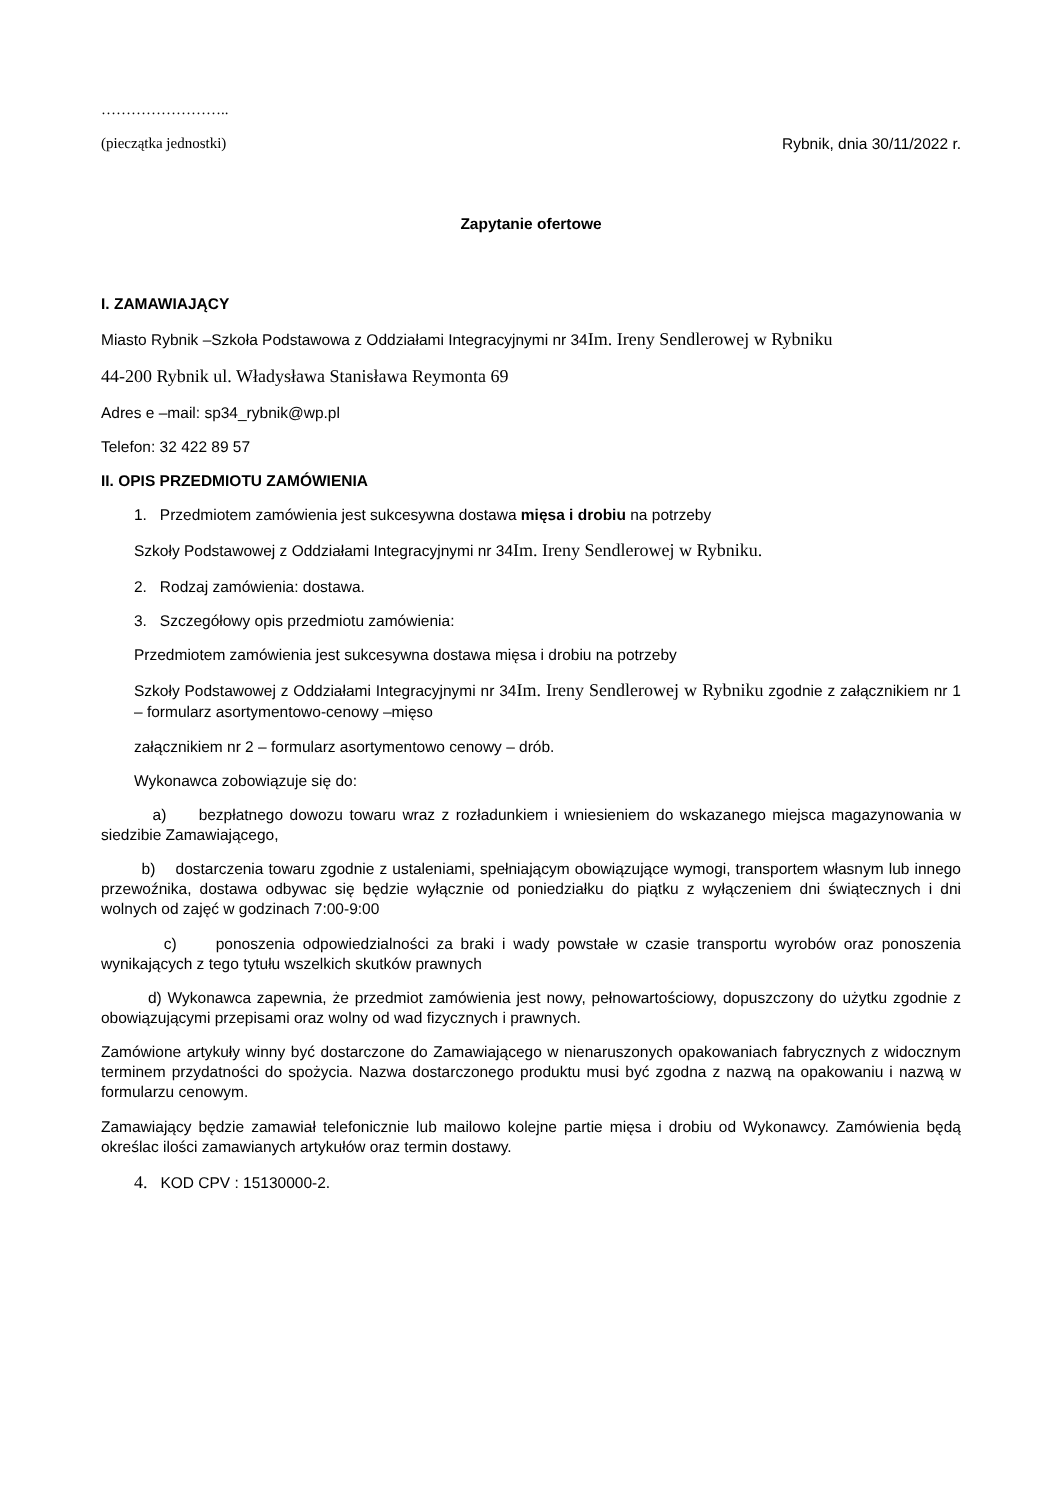……………………..
(pieczątka jednostki) Rybnik, dnia 30/11/2022 r.
Zapytanie ofertowe
I. ZAMAWIAJĄCY
Miasto Rybnik –Szkoła Podstawowa z Oddziałami Integracyjnymi nr 34Im. Ireny Sendlerowej w Rybniku
44-200 Rybnik ul. Władysława Stanisława Reymonta 69
Adres e –mail: sp34_rybnik@wp.pl
Telefon: 32 422 89 57
II. OPIS PRZEDMIOTU ZAMÓWIENIA
1. Przedmiotem zamówienia jest sukcesywna dostawa mięsa i drobiu na potrzeby
Szkoły Podstawowej z Oddziałami Integracyjnymi nr 34Im. Ireny Sendlerowej w Rybniku.
2. Rodzaj zamówienia: dostawa.
3. Szczegółowy opis przedmiotu zamówienia:
Przedmiotem zamówienia jest sukcesywna dostawa mięsa i drobiu na potrzeby
Szkoły Podstawowej z Oddziałami Integracyjnymi nr 34Im. Ireny Sendlerowej w Rybniku zgodnie z załącznikiem nr 1 – formularz asortymentowo-cenowy –mięso
załącznikiem nr 2 – formularz asortymentowo cenowy – drób.
Wykonawca zobowiązuje się do:
a) bezpłatnego dowozu towaru wraz z rozładunkiem i wniesieniem do wskazanego miejsca magazynowania w siedzibie Zamawiającego,
b) dostarczenia towaru zgodnie z ustaleniami, spełniającym obowiązujące wymogi, transportem własnym lub innego przewoźnika, dostawa odbywac się będzie wyłącznie od poniedziałku do piątku z wyłączeniem dni świątecznych i dni wolnych od zajęć w godzinach 7:00-9:00
c) ponoszenia odpowiedzialności za braki i wady powstałe w czasie transportu wyrobów oraz ponoszenia wynikających z tego tytułu wszelkich skutków prawnych
d) Wykonawca zapewnia, że przedmiot zamówienia jest nowy, pełnowartościowy, dopuszczony do użytku zgodnie z obowiązującymi przepisami oraz wolny od wad fizycznych i prawnych.
Zamówione artykuły winny być dostarczone do Zamawiającego w nienaruszonych opakowaniach fabrycznych z widocznym terminem przydatności do spożycia. Nazwa dostarczonego produktu musi być zgodna z nazwą na opakowaniu i nazwą w formularzu cenowym.
Zamawiający będzie zamawiał telefonicznie lub mailowo kolejne partie mięsa i drobiu od Wykonawcy. Zamówienia będą określac ilości zamawianych artykułów oraz termin dostawy.
4. KOD CPV : 15130000-2.